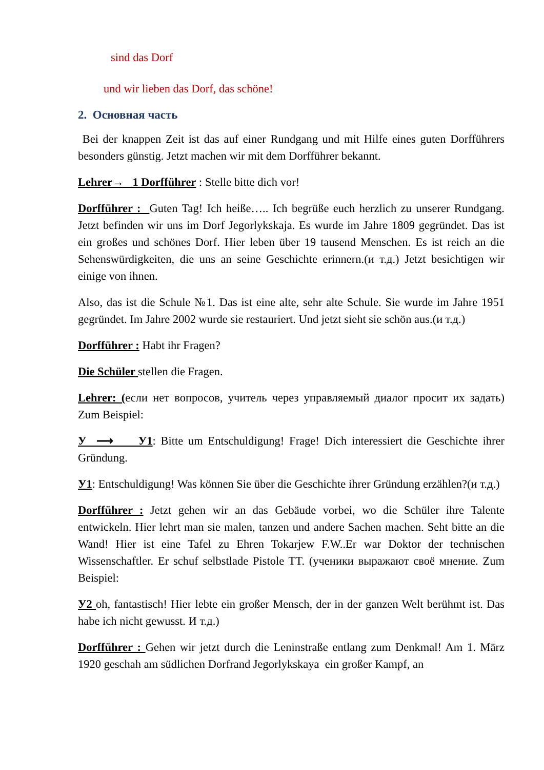sind das Dorf
und wir lieben das Dorf, das schöne!
2. Основная часть
Bei der knappen Zeit ist das auf einer Rundgang und mit Hilfe eines guten Dorfführers besonders günstig. Jetzt machen wir mit dem Dorfführer bekannt.
Lehrer→ 1 Dorfführer : Stelle bitte dich vor!
Dorfführer : Guten Tag! Ich heiße….. Ich begrüße euch herzlich zu unserer Rundgang. Jetzt befinden wir uns im Dorf Jegorlykskaja. Es wurde im Jahre 1809 gegründet. Das ist ein großes und schönes Dorf. Hier leben über 19 tausend Menschen. Es ist reich an die Sehenswürdigkeiten, die uns an seine Geschichte erinnern.(и т.д.) Jetzt besichtigen wir einige von ihnen.
Also, das ist die Schule №1. Das ist eine alte, sehr alte Schule. Sie wurde im Jahre 1951 gegründet. Im Jahre 2002 wurde sie restauriert. Und jetzt sieht sie schön aus.(и т.д.)
Dorfführer : Habt ihr Fragen?
Die Schüler stellen die Fragen.
Lehrer: (если нет вопросов, учитель через управляемый диалог просит их задать) Zum Beispiel:
У ⟶ У1: Bitte um Entschuldigung! Frage! Dich interessiert die Geschichte ihrer Gründung.
У1: Entschuldigung! Was können Sie über die Geschichte ihrer Gründung erzählen?(и т.д.)
Dorfführer : Jetzt gehen wir an das Gebäude vorbei, wo die Schüler ihre Talente entwickeln. Hier lehrt man sie malen, tanzen und andere Sachen machen. Seht bitte an die Wand! Hier ist eine Tafel zu Ehren Tokarjew F.W..Er war Doktor der technischen Wissenschaftler. Er schuf selbstlade Pistole TT. (ученики выражают своё мнение. Zum Beispiel:
У2 oh, fantastisch! Hier lebte ein großer Mensch, der in der ganzen Welt berühmt ist. Das habe ich nicht gewusst. И т.д.)
Dorfführer : Gehen wir jetzt durch die Leninstraße entlang zum Denkmal! Am 1. März 1920 geschah am südlichen Dorfrand Jegorlykskaya ein großer Kampf, an